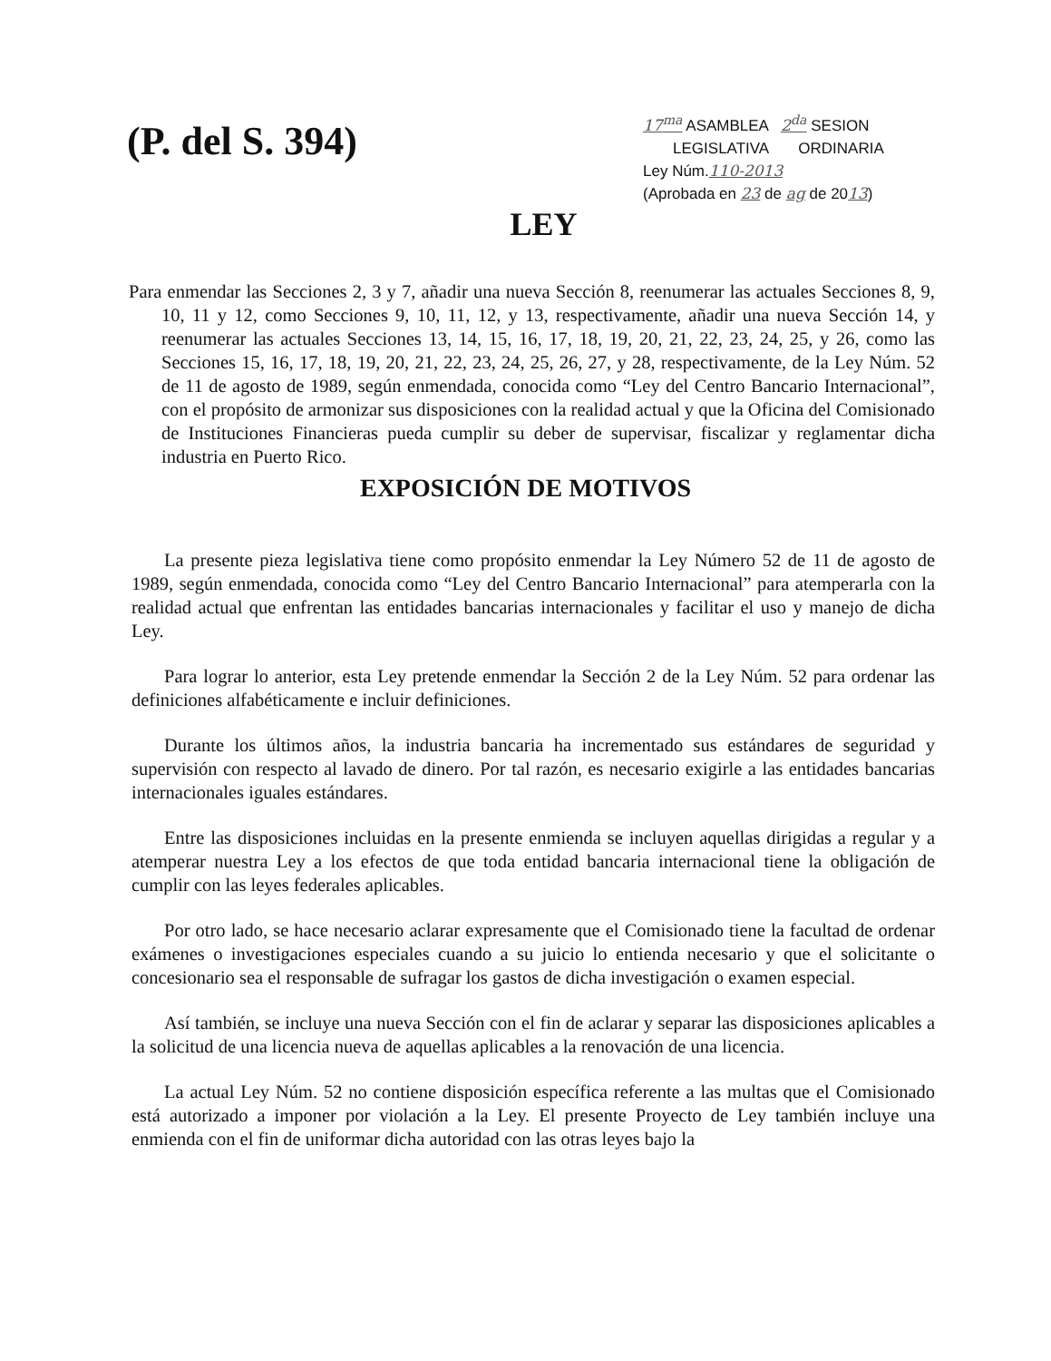(P. del S. 394)
17<sup>ma</sup> ASAMBLEA 2<sup>da</sup> SESION
LEGISLATIVA ORDINARIA
Ley Núm.110-2013
(Aprobada en 23 de ag de 2013)
LEY
Para enmendar las Secciones 2, 3 y 7, añadir una nueva Sección 8, reenumerar las actuales Secciones 8, 9, 10, 11 y 12, como Secciones 9, 10, 11, 12, y 13, respectivamente, añadir una nueva Sección 14, y reenumerar las actuales Secciones 13, 14, 15, 16, 17, 18, 19, 20, 21, 22, 23, 24, 25, y 26, como las Secciones 15, 16, 17, 18, 19, 20, 21, 22, 23, 24, 25, 26, 27, y 28, respectivamente, de la Ley Núm. 52 de 11 de agosto de 1989, según enmendada, conocida como “Ley del Centro Bancario Internacional”, con el propósito de armonizar sus disposiciones con la realidad actual y que la Oficina del Comisionado de Instituciones Financieras pueda cumplir su deber de supervisar, fiscalizar y reglamentar dicha industria en Puerto Rico.
EXPOSICIÓN DE MOTIVOS
La presente pieza legislativa tiene como propósito enmendar la Ley Número 52 de 11 de agosto de 1989, según enmendada, conocida como “Ley del Centro Bancario Internacional” para atemperarla con la realidad actual que enfrentan las entidades bancarias internacionales y facilitar el uso y manejo de dicha Ley.
Para lograr lo anterior, esta Ley pretende enmendar la Sección 2 de la Ley Núm. 52 para ordenar las definiciones alfabéticamente e incluir definiciones.
Durante los últimos años, la industria bancaria ha incrementado sus estándares de seguridad y supervisión con respecto al lavado de dinero. Por tal razón, es necesario exigirle a las entidades bancarias internacionales iguales estándares.
Entre las disposiciones incluidas en la presente enmienda se incluyen aquellas dirigidas a regular y a atemperar nuestra Ley a los efectos de que toda entidad bancaria internacional tiene la obligación de cumplir con las leyes federales aplicables.
Por otro lado, se hace necesario aclarar expresamente que el Comisionado tiene la facultad de ordenar exámenes o investigaciones especiales cuando a su juicio lo entienda necesario y que el solicitante o concesionario sea el responsable de sufragar los gastos de dicha investigación o examen especial.
Así también, se incluye una nueva Sección con el fin de aclarar y separar las disposiciones aplicables a la solicitud de una licencia nueva de aquellas aplicables a la renovación de una licencia.
La actual Ley Núm. 52 no contiene disposición específica referente a las multas que el Comisionado está autorizado a imponer por violación a la Ley. El presente Proyecto de Ley también incluye una enmienda con el fin de uniformar dicha autoridad con las otras leyes bajo la